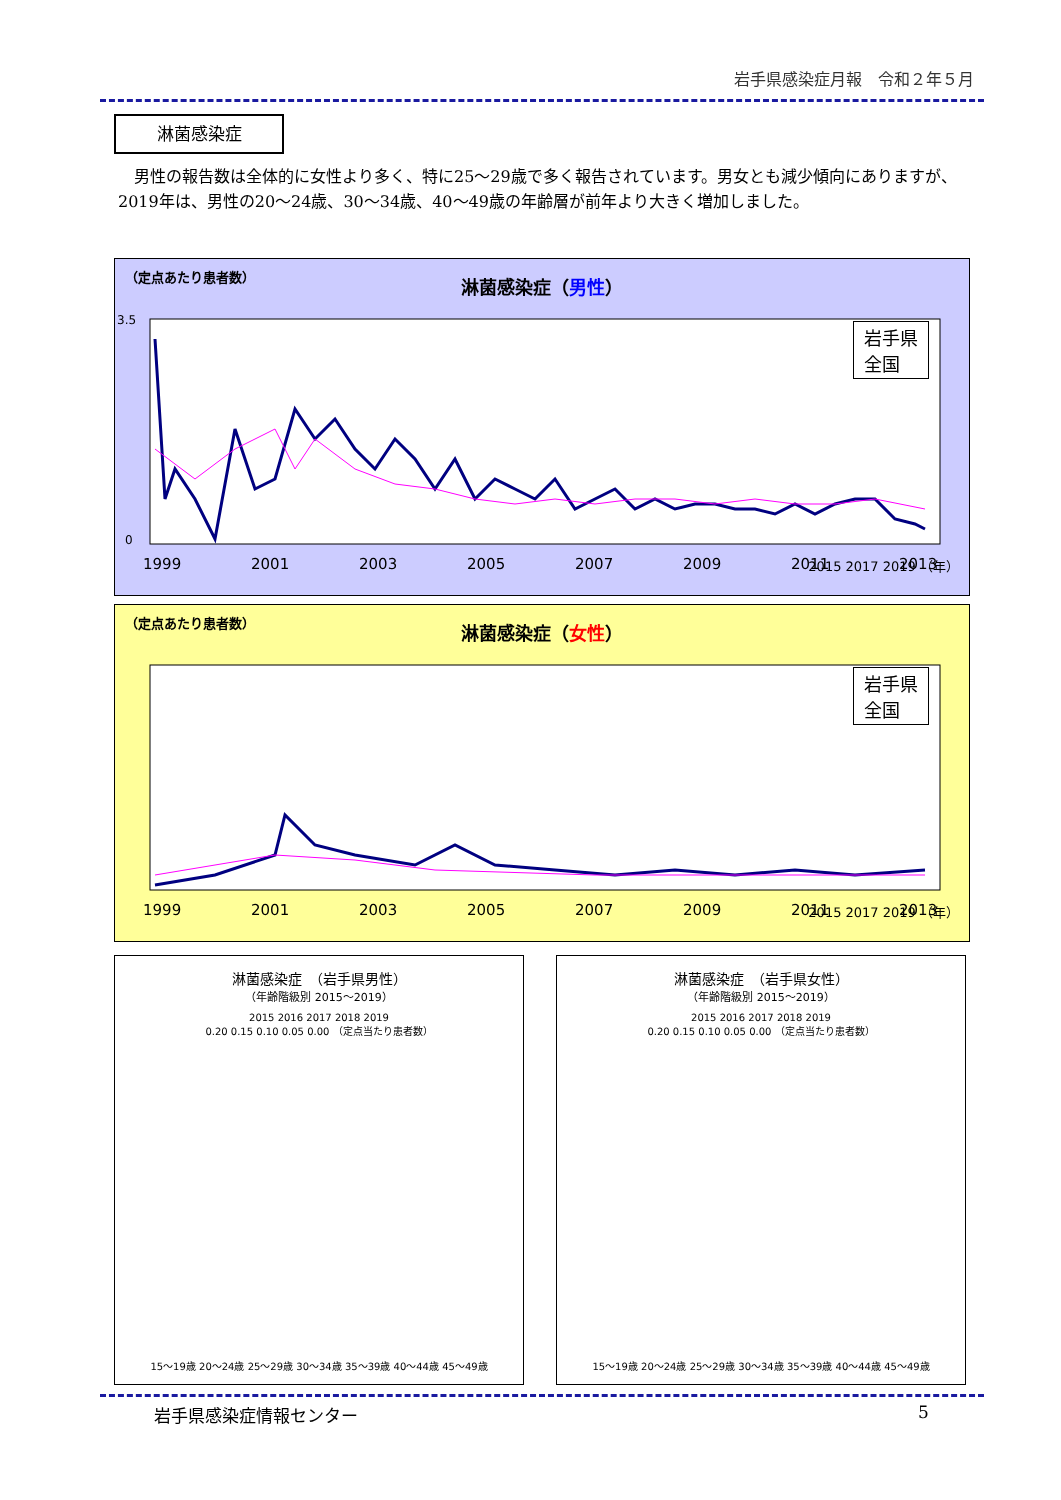岩手県感染症月報　令和２年５月
淋菌感染症
男性の報告数は全体的に女性より多く、特に25～29歳で多く報告されています。男女とも減少傾向にありますが、2019年は、男性の20～24歳、30～34歳、40～49歳の年齢層が前年より大きく増加しました。
（定点あたり患者数）
淋菌感染症（男性）
3.5
0
1999
2001
2003
2005
2007
2009
2011
2013
岩手県
全国
2015 2017 2019 （年）
（定点あたり患者数）
淋菌感染症（女性）
1999
2001
2003
2005
2007
2009
2011
2013
岩手県
全国
2015 2017 2019 （年）
淋菌感染症　（岩手県男性）
（年齢階級別 2015～2019）
2015 2016 2017 2018 2019
0.20 0.15 0.10 0.05 0.00 （定点当たり患者数）
15～19歳 20～24歳 25～29歳 30～34歳 35～39歳 40～44歳 45～49歳
淋菌感染症　（岩手県女性）
（年齢階級別 2015～2019）
2015 2016 2017 2018 2019
0.20 0.15 0.10 0.05 0.00 （定点当たり患者数）
15～19歳 20～24歳 25～29歳 30～34歳 35～39歳 40～44歳 45～49歳
岩手県感染症情報センター 5